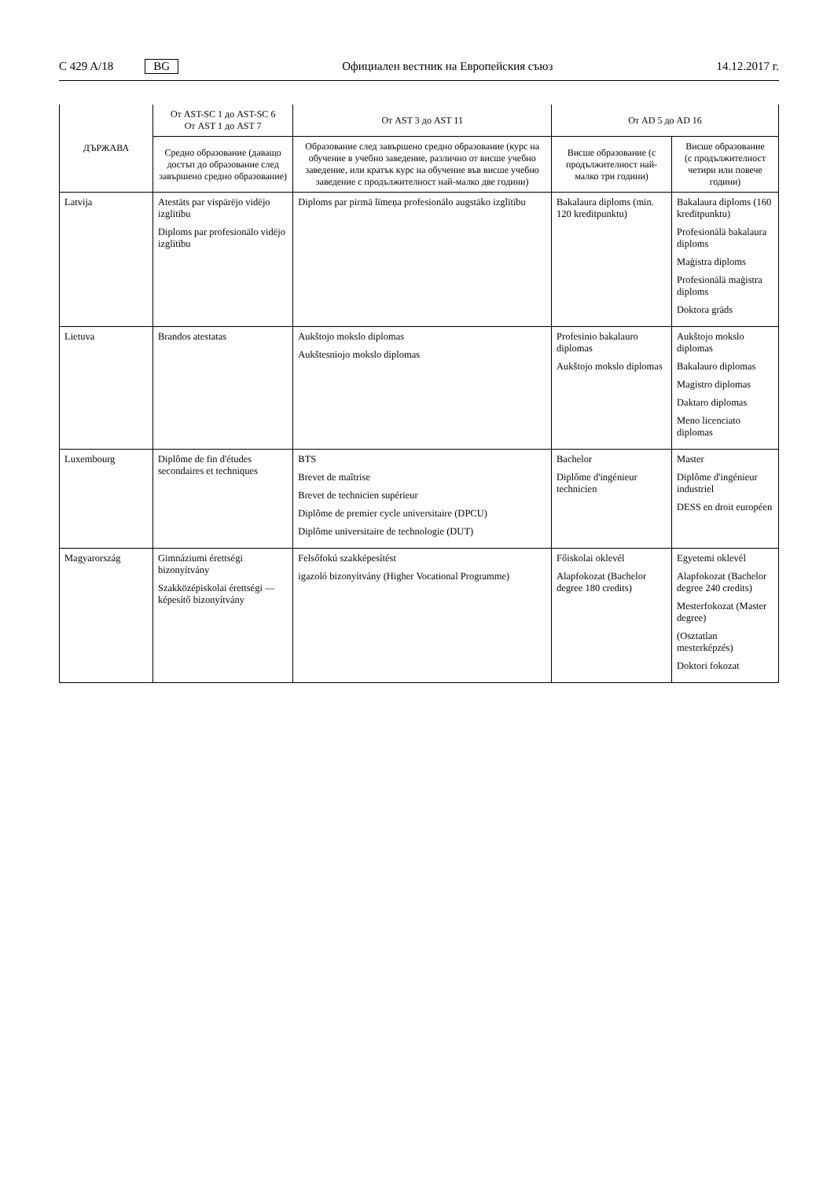C 429 A/18 BG
Официален вестник на Европейския съюз 14.12.2017 г.
| ДЪРЖАВА | От AST-SC 1 до AST-SC 6 От AST 1 до AST 7 | От AST 3 до AST 11 | От AD 5 до AD 16 | |
| --- | --- | --- | --- | --- |
| | Средно образование (даващо достъп до образование след завършено средно образование) | Образование след завършено средно образование (курс на обучение в учебно заведение, различно от висше учебно заведение, или кратък курс на обучение във висше учебно заведение с продължителност най-малко две години) | Висше образование (с продължителност най-малко три години) | Висше образование (с продължителност четири или повече години) |
| Latvija | Atestāts par vispārējo vidējo izglītību Diploms par profesionālo vidējo izglītību | Diploms par pirmā līmeņa profesionālo augstāko izglītību | Bakalaura diploms (min. 120 kredītpunktu) | Bakalaura diploms (160 kredītpunktu) Profesionālā bakalaura diploms Maģistra diploms Profesionālā maģistra diploms Doktora grāds |
| Lietuva | Brandos atestatas | Aukštojo mokslo diplomas Aukštesniojo mokslo diplomas | Profesinio bakalauro diplomas Aukštojo mokslo diplomas | Aukštojo mokslo diplomas Bakalauro diplomas Magistro diplomas Daktaro diplomas Meno licenciato diplomas |
| Luxembourg | Diplôme de fin d'études secondaires et techniques | BTS Brevet de maîtrise Brevet de technicien supérieur Diplôme de premier cycle universitaire (DPCU) Diplôme universitaire de technologie (DUT) | Bachelor Diplôme d'ingénieur technicien | Master Diplôme d'ingénieur industriel DESS en droit européen |
| Magyarország | Gimnáziumi érettségi bizonyítvány Szakközépiskolai érettségi — képesítő bizonyítvány | Felsőfokú szakképesítést igazoló bizonyítvány (Higher Vocational Programme) | Főiskolai oklevél Alapfokozat (Bachelor degree 180 credits) | Egyetemi oklevél Alapfokozat (Bachelor degree 240 credits) Mesterfokozat (Master degree) (Osztatlan mesterképzés) Doktori fokozat |